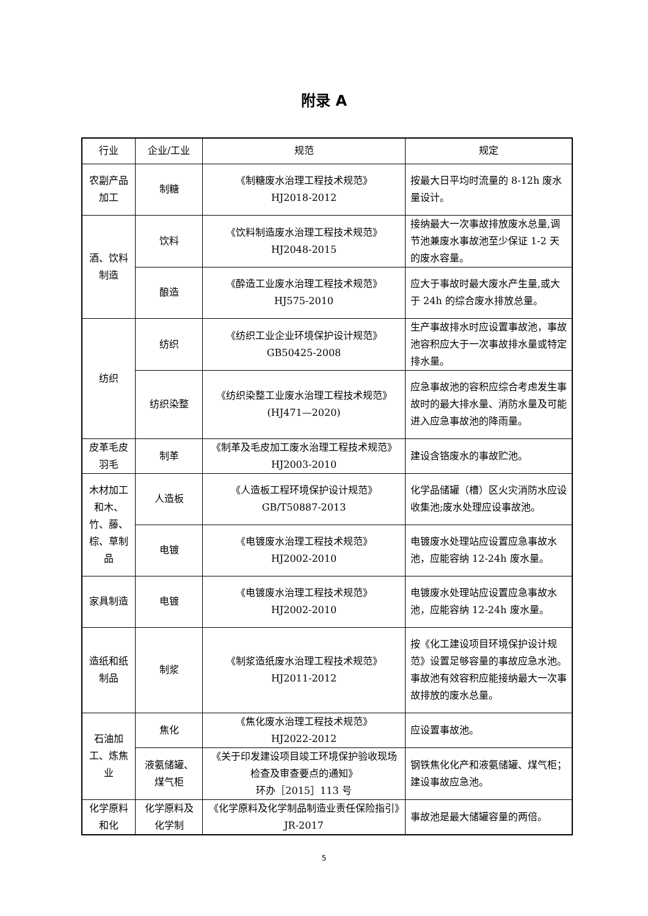附录 A
| 行业 | 企业/工业 | 规范 | 规定 |
| --- | --- | --- | --- |
| 农副产品加工 | 制糖 | 《制糖废水治理工程技术规范》 HJ2018-2012 | 按最大日平均时流量的 8-12h 废水量设计。 |
| 酒、饮料制造 | 饮料 | 《饮料制造废水治理工程技术规范》 HJ2048-2015 | 接纳最大一次事故排放废水总量,调节池兼废水事故池至少保证 1-2 天的废水容量。 |
| | 酿造 | 《酔造工业废水治理工程技术规范》 HJ575-2010 | 应大于事故时最大废水产生量,或大于 24h 的综合废水排放总量。 |
| 纺织 | 纺织 | 《纺织工业企业环境保护设计规范》 GB50425-2008 | 生产事故排水时应设置事故池，事故池容积应大于一次事故排水量或特定排水量。 |
| | 纺织染整 | 《纺织染整工业废水治理工程技术规范》(HJ471—2020) | 应急事故池的容积应综合考虑发生事故时的最大排水量、消防水量及可能进入应急事故池的降雨量。 |
| 皮革毛皮羽毛 | 制革 | 《制革及毛皮加工废水治理工程技术规范》HJ2003-2010 | 建设含铬废水的事故贮池。 |
| 木材加工和木、竹、藤、棕、草制品 | 人造板 | 《人造板工程环境保护设计规范》 GB/T50887-2013 | 化学品储罐（槽）区火灾消防水应设收集池;废水处理应设事故池。 |
| | 电镀 | 《电镀废水治理工程技术规范》 HJ2002-2010 | 电镀废水处理站应设置应急事故水池，应能容纳 12-24h 废水量。 |
| 家具制造 | 电镀 | 《电镀废水治理工程技术规范》 HJ2002-2010 | 电镀废水处理站应设置应急事故水池，应能容纳 12-24h 废水量。 |
| 造纸和纸制品 | 制浆 | 《制浆造纸废水治理工程技术规范》 HJ2011-2012 | 按《化工建设项目环境保护设计规范》设置足够容量的事故应急水池。 事故池有效容积应能接纳最大一次事故排放的废水总量。 |
| 石油加工、炼焦业 | 焦化 | 《焦化废水治理工程技术规范》 HJ2022-2012 | 应设置事故池。 |
| | 液氨储罐、煤气柜 | 《关于印发建设项目竣工环境保护验收现场检查及审查要点的通知》 环办［2015］113 号 | 钢铁焦化化产和液氨储罐、煤气柜；建设事故应急池。 |
| 化学原料和化 | 化学原料及化学制 | 《化学原料及化学制品制造业责任保险指引》JR-2017 | 事故池是最大储罐容量的两倍。 |
5